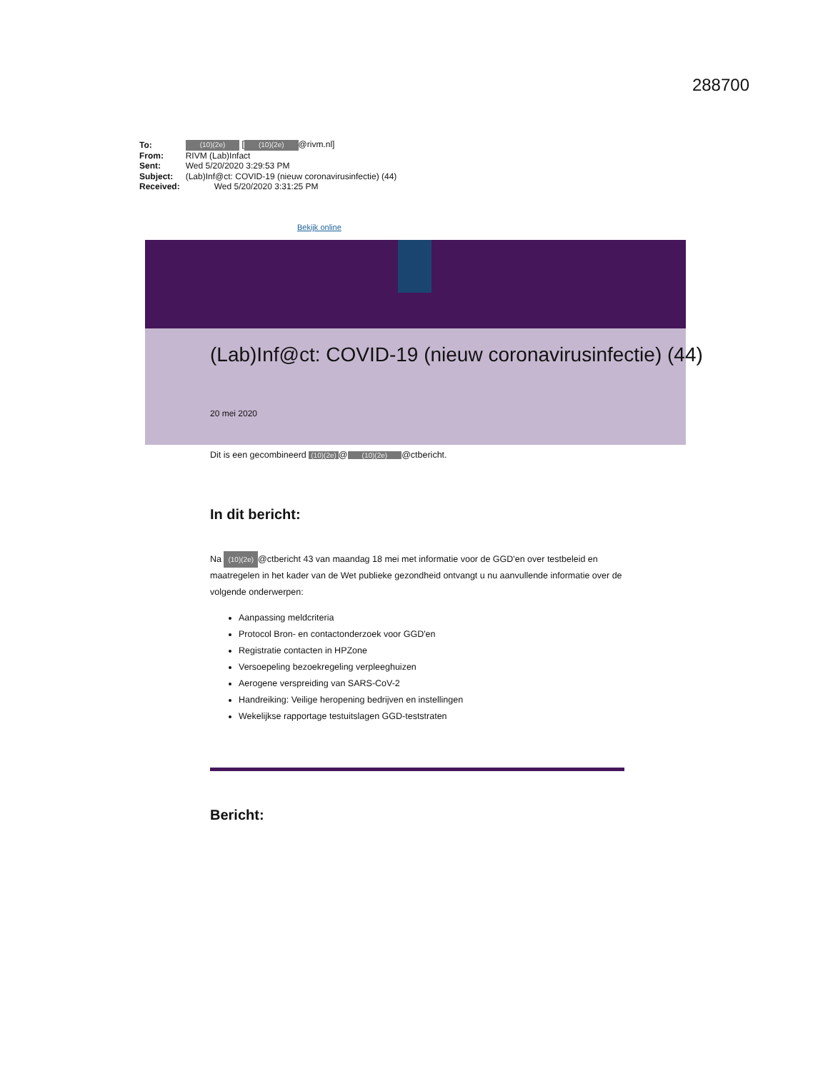288700
| To: | (10)(2e) [ (10)(2e) @rivm.nl] |
| From: | RIVM (Lab)Infact |
| Sent: | Wed 5/20/2020 3:29:53 PM |
| Subject: | (Lab)Inf@ct: COVID-19 (nieuw coronavirusinfectie) (44) |
| Received: | Wed 5/20/2020 3:31:25 PM |
Bekijk online
(Lab)Inf@ct: COVID-19 (nieuw coronavirusinfectie) (44)
20 mei 2020
Dit is een gecombineerd (10)(2e) @ (10)(2e) @ctbericht.
In dit bericht:
Na (10)(2e) @ctbericht 43 van maandag 18 mei met informatie voor de GGD'en over testbeleid en maatregelen in het kader van de Wet publieke gezondheid ontvangt u nu aanvullende informatie over de volgende onderwerpen:
Aanpassing meldcriteria
Protocol Bron- en contactonderzoek voor GGD'en
Registratie contacten in HPZone
Versoepeling bezoekregeling verpleeghuizen
Aerogene verspreiding van SARS-CoV-2
Handreiking: Veilige heropening bedrijven en instellingen
Wekelijkse rapportage testuitslagen GGD-teststraten
Bericht: